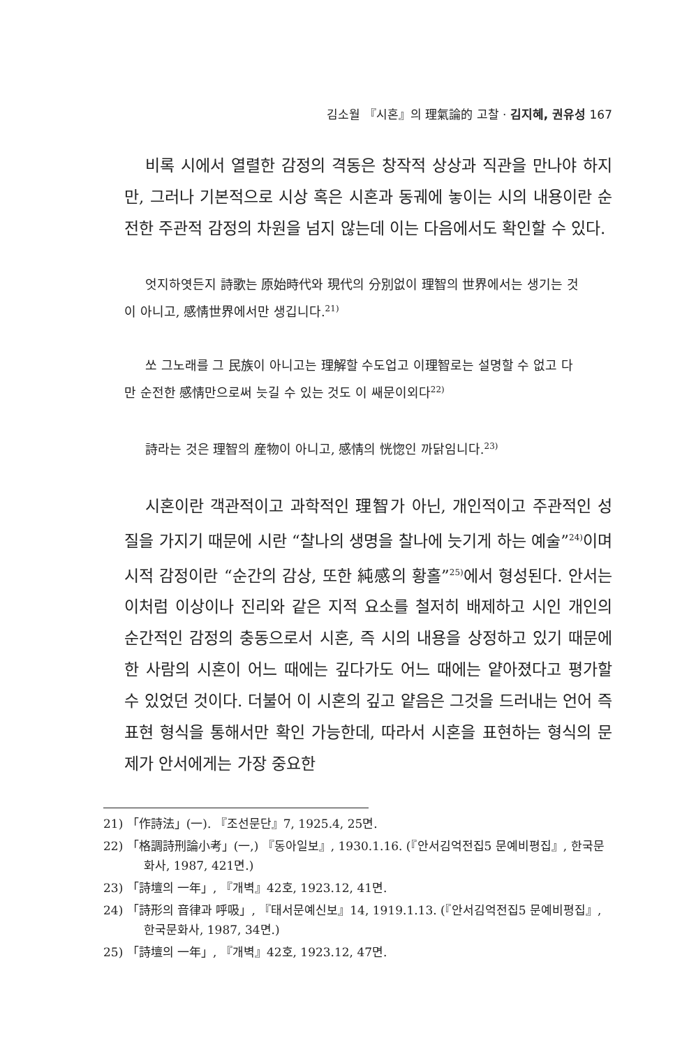김소월 『시혼』의 理氣論的 고찰 · 김지혜, 권유성 167
비록 시에서 열렬한 감정의 격동은 창작적 상상과 직관을 만나야 하지만, 그러나 기본적으로 시상 혹은 시혼과 동궤에 놓이는 시의 내용이란 순전한 주관적 감정의 차원을 넘지 않는데 이는 다음에서도 확인할 수 있다.
엇지하엿든지 詩歌는 原始時代와 現代의 分別없이 理智의 世界에서는 생기는 것이 아니고, 感情世界에서만 생깁니다.<sup>21)</sup>
쏘 그노래를 그 民族이 아니고는 理解할 수도업고 이理智로는 설명할 수 없고 다만 순전한 感情만으로써 늣길 수 있는 것도 이 쌔문이외다<sup>22)</sup>
詩라는 것은 理智의 産物이 아니고, 感情의 恍惚인 까닭임니다.<sup>23)</sup>
시혼이란 객관적이고 과학적인 理智가 아닌, 개인적이고 주관적인 성질을 가지기 때문에 시란 “찰나의 생명을 찰나에 늣기게 하는 예술”<sup>24)</sup>이며 시적 감정이란 “순간의 감상, 또한 純感의 황홀”<sup>25)</sup>에서 형성된다. 안서는 이처럼 이상이나 진리와 같은 지적 요소를 철저히 배제하고 시인 개인의 순간적인 감정의 충동으로서 시혼, 즉 시의 내용을 상정하고 있기 때문에 한 사람의 시혼이 어느 때에는 깊다가도 어느 때에는 얕아졌다고 평가할 수 있었던 것이다. 더불어 이 시혼의 깊고 얕음은 그것을 드러내는 언어 즉 표현 형식을 통해서만 확인 가능한데, 따라서 시혼을 표현하는 형식의 문제가 안서에게는 가장 중요한
21) 「作詩法」(一). 『조선문단』7, 1925.4, 25면.
22) 「格調詩刑論小考」(一,) 『동아일보』, 1930.1.16. (『안서김억전집5 문예비평집』, 한국문화사, 1987, 421면.)
23) 「詩壇의 一年」, 『개벽』42호, 1923.12, 41면.
24) 「詩形의 音律과 呼吸」, 『태서문예신보』14, 1919.1.13. (『안서김억전집5 문예비평집』, 한국문화사, 1987, 34면.)
25) 「詩壇의 一年」, 『개벽』42호, 1923.12, 47면.